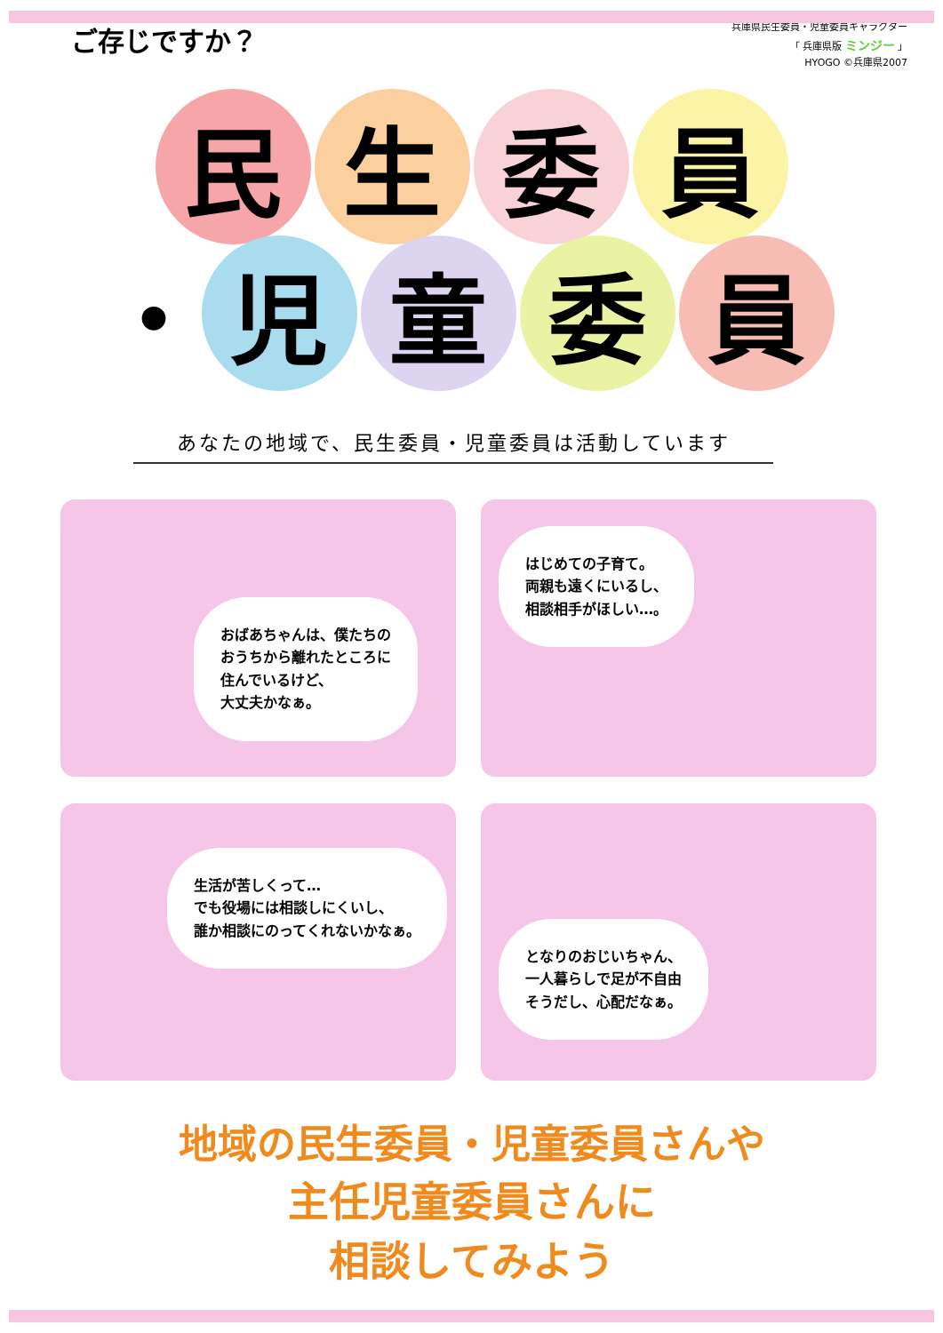ご存じですか？
兵庫県民生委員・児童委員キャラクター
「 兵庫県版 ミンジー 」
HYOGO ©兵庫県2007
民 生 委 員
・
児 童 委 員
あなたの地域で、民生委員・児童委員は活動しています
おばあちゃんは、僕たちの
おうちから離れたところに
住んでいるけど、
大丈夫かなぁ。
はじめての子育て。
両親も遠くにいるし、
相談相手がほしい…。
生活が苦しくって…
でも役場には相談しにくいし、
誰か相談にのってくれないかなぁ。
となりのおじいちゃん、
一人暮らしで足が不自由
そうだし、心配だなぁ。
地域の民生委員・児童委員さんや
主任児童委員さんに
相談してみよう